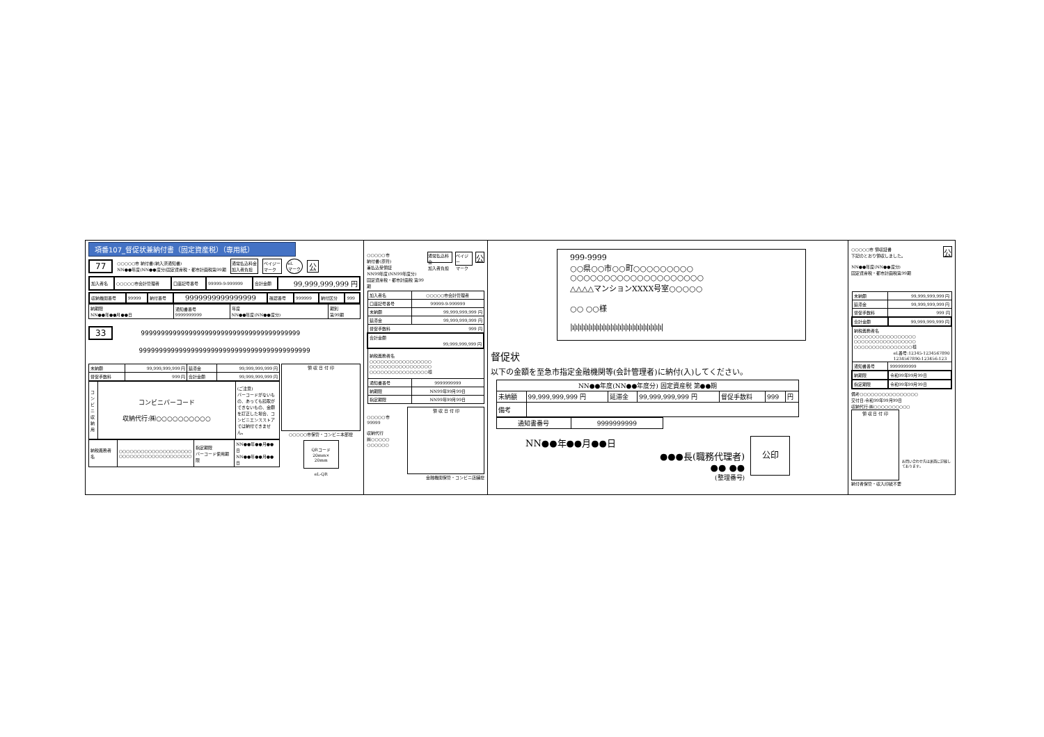項番107_督促状兼納付書（固定資産税）（専用紙）
77 ○○○○○市 納付書(納入済通知書)
NN●●年度(NN●●度分)固定資産税・都市計画税第99期 通常払込料金
加入者負担 ペイジー
マーク eL
マーク 公
| 加入者名 | ○○○○○市会計管理者 | 口座記号番号 | 99999-9-999999 | 合計金額 | 99,999,999,999 円 |
| 収納機関番号 | 99999 | 納付番号 | 9999999999999999 | 確認番号 | 999999 | 納付区分 | 999 |
| 納期限 NN●●年●●月●●日 | 通知書番号 9999999999 | 年度 NN●●年度(NN●●度分) | 期別 第99期 |
33 9999999999999999999999999999999999999999
9999999999999999999999999999999999999999999
| 未納額 | 99,999,999,999 円 | 延滞金 | 99,999,999,999 円 |
| 督促手数料 | 999 円 | 合計金額 | 99,999,999,999 円 |
| コンビニ収納用 | コンビニバーコード 収納代行:㈱○○○○○○○○○○ | (ご注意) バーコードがないもの、あっても読取ができないもの、金額を訂正した場合、コンビニエンスストアでは納付できません。 |
| 納税義務者名 | ○○○○○○○○○○○○○○○○○○○○ ○○○○○○○○○○○○○○○○○○○○ | 指定期限 バーコード使用期限 | NN●●年●●月●●日 NN●●年●●月●●日 |
領 収 日 付 印
○○○○○市保管・コンビニ本部控
QRコード
20mm×
20mm
eL-QR
○○○○○市
納付書(原符)
兼払込受領証
NN99年度(NN99年度分)
固定資産税・都市計画税 第99期 通常払込料金
加入者負担 ペイジー
マーク 公
| 加入者名 | ○○○○○市会計管理者 |
| 口座記号番号 | 99999-9-999999 |
| 未納額 | 99,999,999,999 円 |
| 延滞金 | 99,999,999,999 円 |
| 督促手数料 999 円 | |
| 合計金額 99,999,999,999 円 | |
| 納税義務者名 ○○○○○○○○○○○○○○○○○ ○○○○○○○○○○○○○○○○○ ○○○○○○○○○○○○○○○○様 | |
| 通知書番号 | 9999999999 |
| 納期限 | NN99年99月99日 |
| 指定期限 | NN99年99月99日 |
○○○○○市
99999
収納代行
㈱○○○○○
○○○○○○
領 収 日 付 印
金融機関保管・コンビニ店舗控
999-9999
○○県○○市○○町○○○○○○○○○
○○○○○○○○○○○○○○○○○○○○
△△△△マンションXXXX号室○○○○○
○○ ○○様
|ı|ı|ı|ı|ı|ı|ı|ı|ı|ı|ı|ı|ı|ı|ı|ı|ı|ı|ı|ı|ı|ı|ı|ı|ı|
督促状
以下の金額を至急市指定金融機関等(会計管理者)に納付(入)してください。
| NN●●年度(NN●●年度分) 固定資産税 第●●期 | | | | | | |
| 未納額 | 99,999,999,999 円 | 延滞金 | 99,999,999,999 円 | 督促手数料 | 999 | 円 |
| 備考 | | | | | | |
| 通知書番号 | 9999999999 |
NN●●年●●月●●日
●●●長(職務代理者)
●● ●●
(整理番号)
公印
○○○○○市 領収証書
下記のとおり領収しました。
NN●●年度(NN●●度分)
固定資産税・都市計画税第99期 公
| 未納額 | 99,999,999,999 円 |
| 延滞金 | 99,999,999,999 円 |
| 督促手数料 | 999 円 |
| 合計金額 | 99,999,999,999 円 |
| 納税義務者名 ○○○○○○○○○○○○○○○○○ ○○○○○○○○○○○○○○○○○ ○○○○○○○○○○○○○○○○様 eL番号:12345-1234567890 1234567890-123456-123 | |
| 通知書番号 | 9999999999 |
| 納期限 | 令和99年99月99日 |
| 指定期限 | 令和99年99月99日 |
備考○○○○○○○○○○○○○○○○
交付日:令和99年99月99日
収納代行:㈱○○○○○○○○○○
領 収 日 付 印
お問い合わせ先は裏面に記載しております。
納付者保管・収入印紙不要